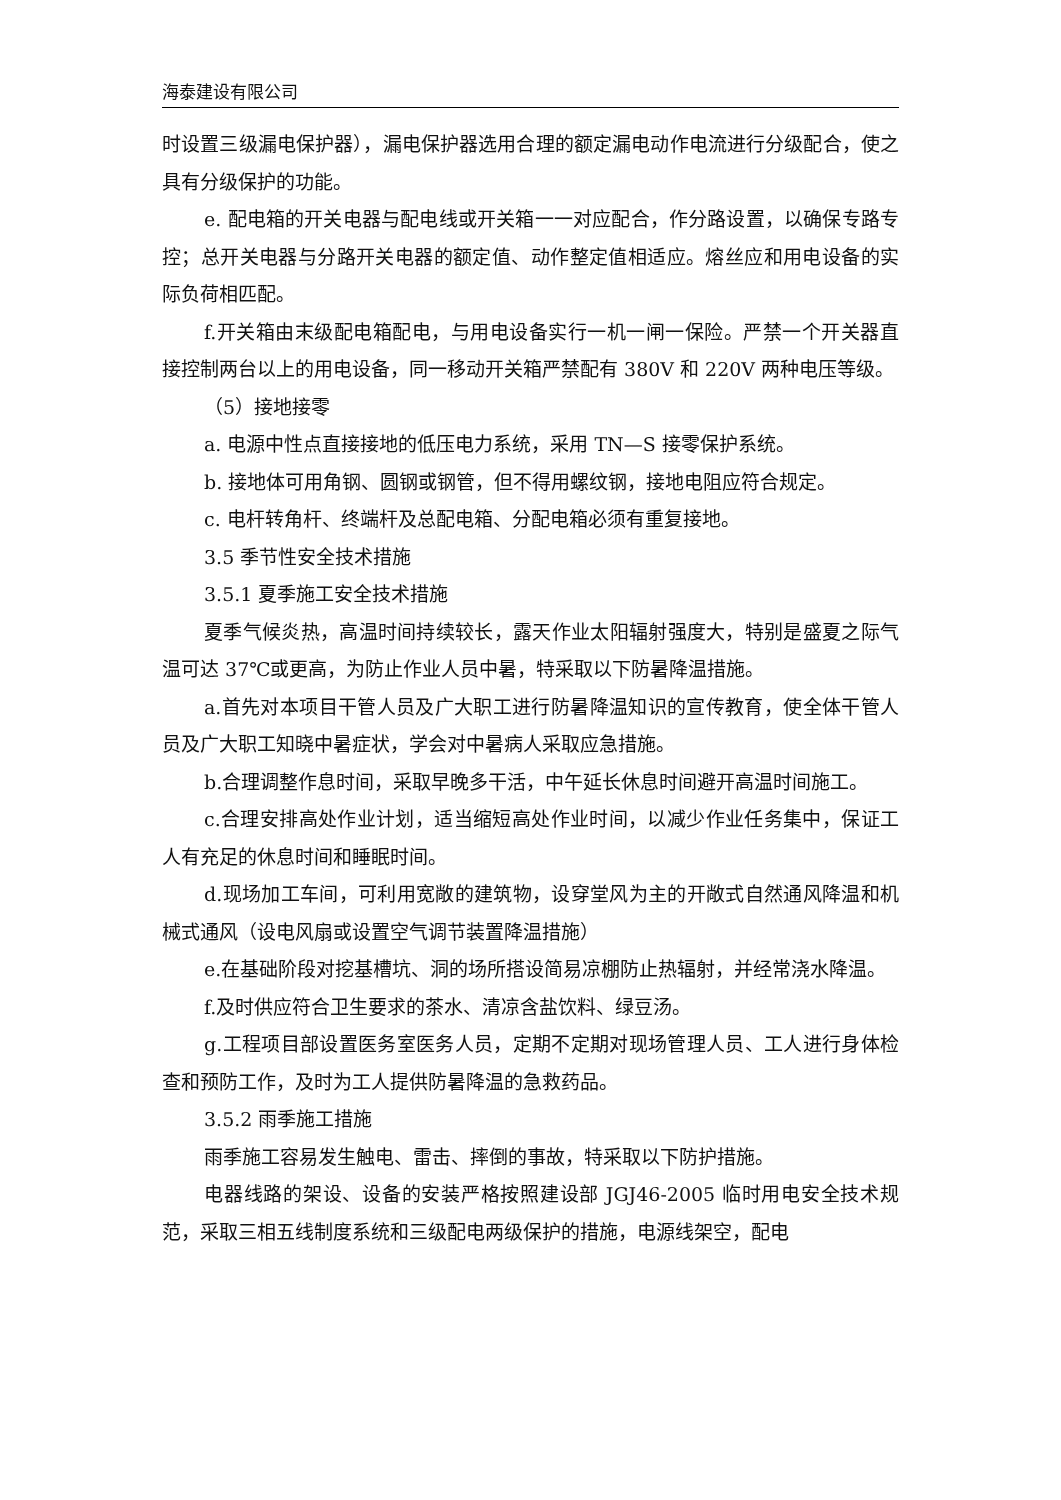海泰建设有限公司
时设置三级漏电保护器），漏电保护器选用合理的额定漏电动作电流进行分级配合，使之具有分级保护的功能。
e. 配电箱的开关电器与配电线或开关箱一一对应配合，作分路设置，以确保专路专控；总开关电器与分路开关电器的额定值、动作整定值相适应。熔丝应和用电设备的实际负荷相匹配。
f.开关箱由末级配电箱配电，与用电设备实行一机一闸一保险。严禁一个开关器直接控制两台以上的用电设备，同一移动开关箱严禁配有 380V 和 220V 两种电压等级。
（5）接地接零
a. 电源中性点直接接地的低压电力系统，采用 TN—S 接零保护系统。
b. 接地体可用角钢、圆钢或钢管，但不得用螺纹钢，接地电阻应符合规定。
c. 电杆转角杆、终端杆及总配电箱、分配电箱必须有重复接地。
3.5 季节性安全技术措施
3.5.1 夏季施工安全技术措施
夏季气候炎热，高温时间持续较长，露天作业太阳辐射强度大，特别是盛夏之际气温可达 37℃或更高，为防止作业人员中暑，特采取以下防暑降温措施。
a.首先对本项目干管人员及广大职工进行防暑降温知识的宣传教育，使全体干管人员及广大职工知晓中暑症状，学会对中暑病人采取应急措施。
b.合理调整作息时间，采取早晚多干活，中午延长休息时间避开高温时间施工。
c.合理安排高处作业计划，适当缩短高处作业时间，以减少作业任务集中，保证工人有充足的休息时间和睡眠时间。
d.现场加工车间，可利用宽敞的建筑物，设穿堂风为主的开敞式自然通风降温和机械式通风（设电风扇或设置空气调节装置降温措施）
e.在基础阶段对挖基槽坑、洞的场所搭设简易凉棚防止热辐射，并经常浇水降温。
f.及时供应符合卫生要求的茶水、清凉含盐饮料、绿豆汤。
g.工程项目部设置医务室医务人员，定期不定期对现场管理人员、工人进行身体检查和预防工作，及时为工人提供防暑降温的急救药品。
3.5.2 雨季施工措施
雨季施工容易发生触电、雷击、摔倒的事故，特采取以下防护措施。
电器线路的架设、设备的安装严格按照建设部 JGJ46-2005 临时用电安全技术规范，采取三相五线制度系统和三级配电两级保护的措施，电源线架空，配电